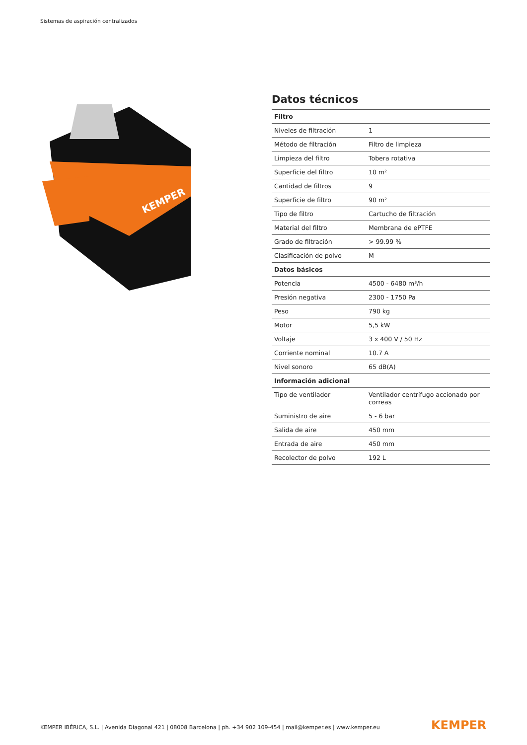Sistemas de aspiración centralizados
KEMPER
Datos técnicos
| Filtro | |
| --- | --- |
| Niveles de filtración | 1 |
| Método de filtración | Filtro de limpieza |
| Limpieza del filtro | Tobera rotativa |
| Superficie del filtro | 10 m² |
| Cantidad de filtros | 9 |
| Superficie de filtro | 90 m² |
| Tipo de filtro | Cartucho de filtración |
| Material del filtro | Membrana de ePTFE |
| Grado de filtración | > 99.99 % |
| Clasificación de polvo | M |
| Datos básicos | |
| Potencia | 4500 - 6480 m³/h |
| Presión negativa | 2300 - 1750 Pa |
| Peso | 790 kg |
| Motor | 5,5 kW |
| Voltaje | 3 x 400 V / 50 Hz |
| Corriente nominal | 10.7 A |
| Nivel sonoro | 65 dB(A) |
| Información adicional | |
| Tipo de ventilador | Ventilador centrífugo accionado por correas |
| Suministro de aire | 5 - 6 bar |
| Salida de aire | 450 mm |
| Entrada de aire | 450 mm |
| Recolector de polvo | 192 L |
KEMPER IBÉRICA, S.L. | Avenida Diagonal 421 | 08008 Barcelona | ph. +34 902 109-454 | mail@kemper.es | www.kemper.eu
KEMPER